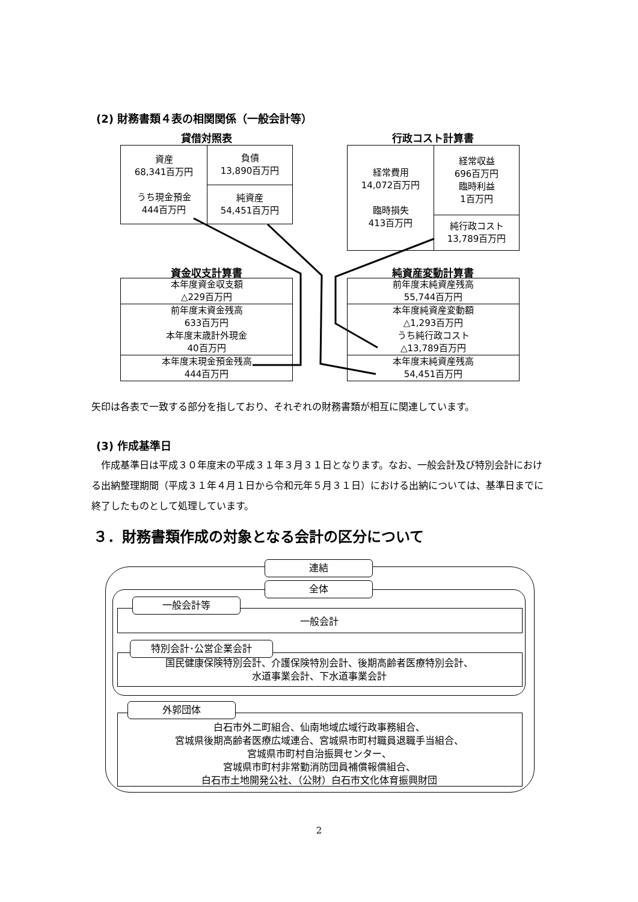(2) 財務書類４表の相関関係（一般会計等）
貸借対照表
| 資産 68,341百万円 うち現金預金 444百万円 | 負債 13,890百万円 |
| | 純資産 54,451百万円 |
行政コスト計算書
| 経常費用 14,072百万円 臨時損失 413百万円 | 経常収益 696百万円 臨時利益 1百万円 |
| | 純行政コスト 13,789百万円 |
資金収支計算書
| 本年度資金収支額 △229百万円 |
| 前年度末資金残高 633百万円 本年度末歳計外現金 40百万円 |
| 本年度末現金預金残高 444百万円 |
純資産変動計算書
| 前年度末純資産残高 55,744百万円 |
| 本年度純資産変動額 △1,293百万円 うち純行政コスト △13,789百万円 |
| 本年度末純資産残高 54,451百万円 |
矢印は各表で一致する部分を指しており、それぞれの財務書類が相互に関連しています。
(3) 作成基準日
　作成基準日は平成３０年度末の平成３１年３月３１日となります。なお、一般会計及び特別会計における出納整理期間（平成３１年４月１日から令和元年５月３１日）における出納については、基準日までに終了したものとして処理しています。
３．財務書類作成の対象となる会計の区分について
連結
全体
一般会計等
一般会計
特別会計･公営企業会計
国民健康保険特別会計、介護保険特別会計、後期高齢者医療特別会計、
水道事業会計、下水道事業会計
外郭団体
白石市外二町組合、仙南地域広域行政事務組合、
宮城県後期高齢者医療広域連合、宮城県市町村職員退職手当組合、
宮城県市町村自治振興センター、
宮城県市町村非常勤消防団員補償報償組合、
白石市土地開発公社、（公財）白石市文化体育振興財団
2